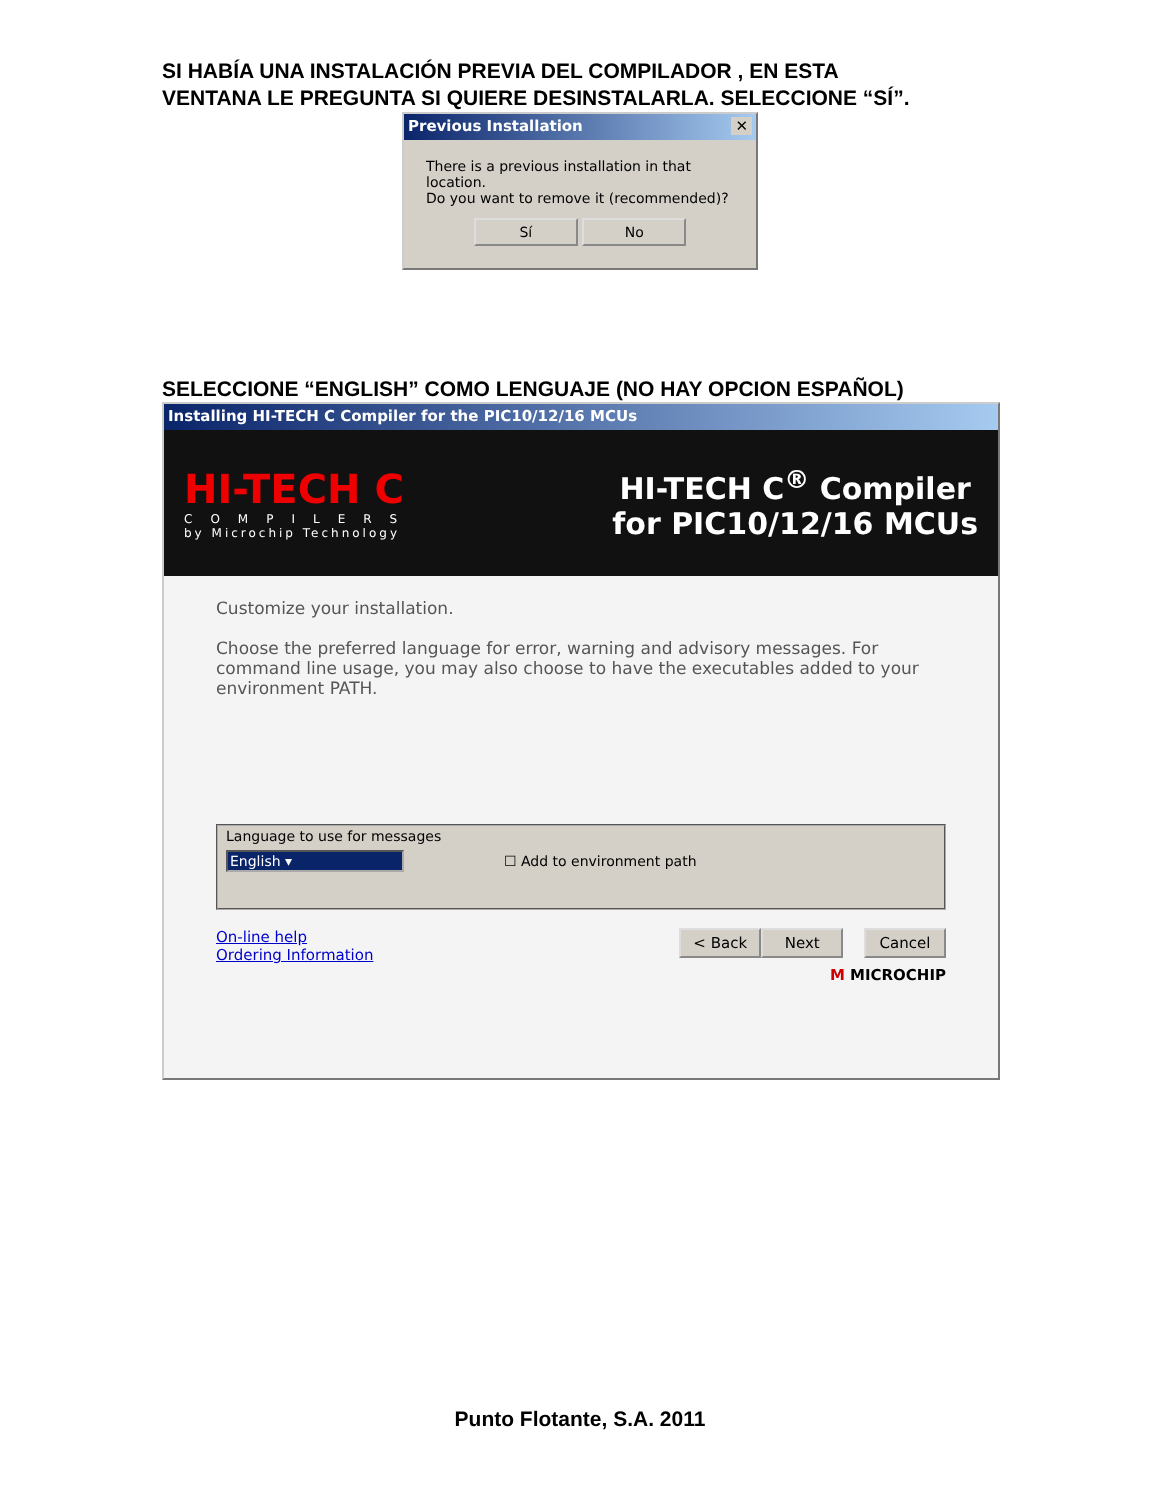SI HABÍA UNA INSTALACIÓN PREVIA DEL COMPILADOR , EN ESTA
VENTANA LE PREGUNTA SI QUIERE DESINSTALARLA. SELECCIONE “SÍ”.
Previous Installation ✕
There is a previous installation in that location.
Do you want to remove it (recommended)?
Sí No
SELECCIONE “ENGLISH” COMO LENGUAJE (NO HAY OPCION ESPAÑOL)
Installing HI-TECH C Compiler for the PIC10/12/16 MCUs
HI-TECH C
COMPILERS
by Microchip Technology
HI-TECH C<sup>®</sup> Compiler
for PIC10/12/16 MCUs
Customize your installation.
Choose the preferred language for error, warning and advisory messages. For command line usage, you may also choose to have the executables added to your environment PATH.
Language to use for messages
English ▾ ☐ Add to environment path
On-line help
Ordering Information
< Back Next Cancel
M MICROCHIP
Punto Flotante, S.A. 2011